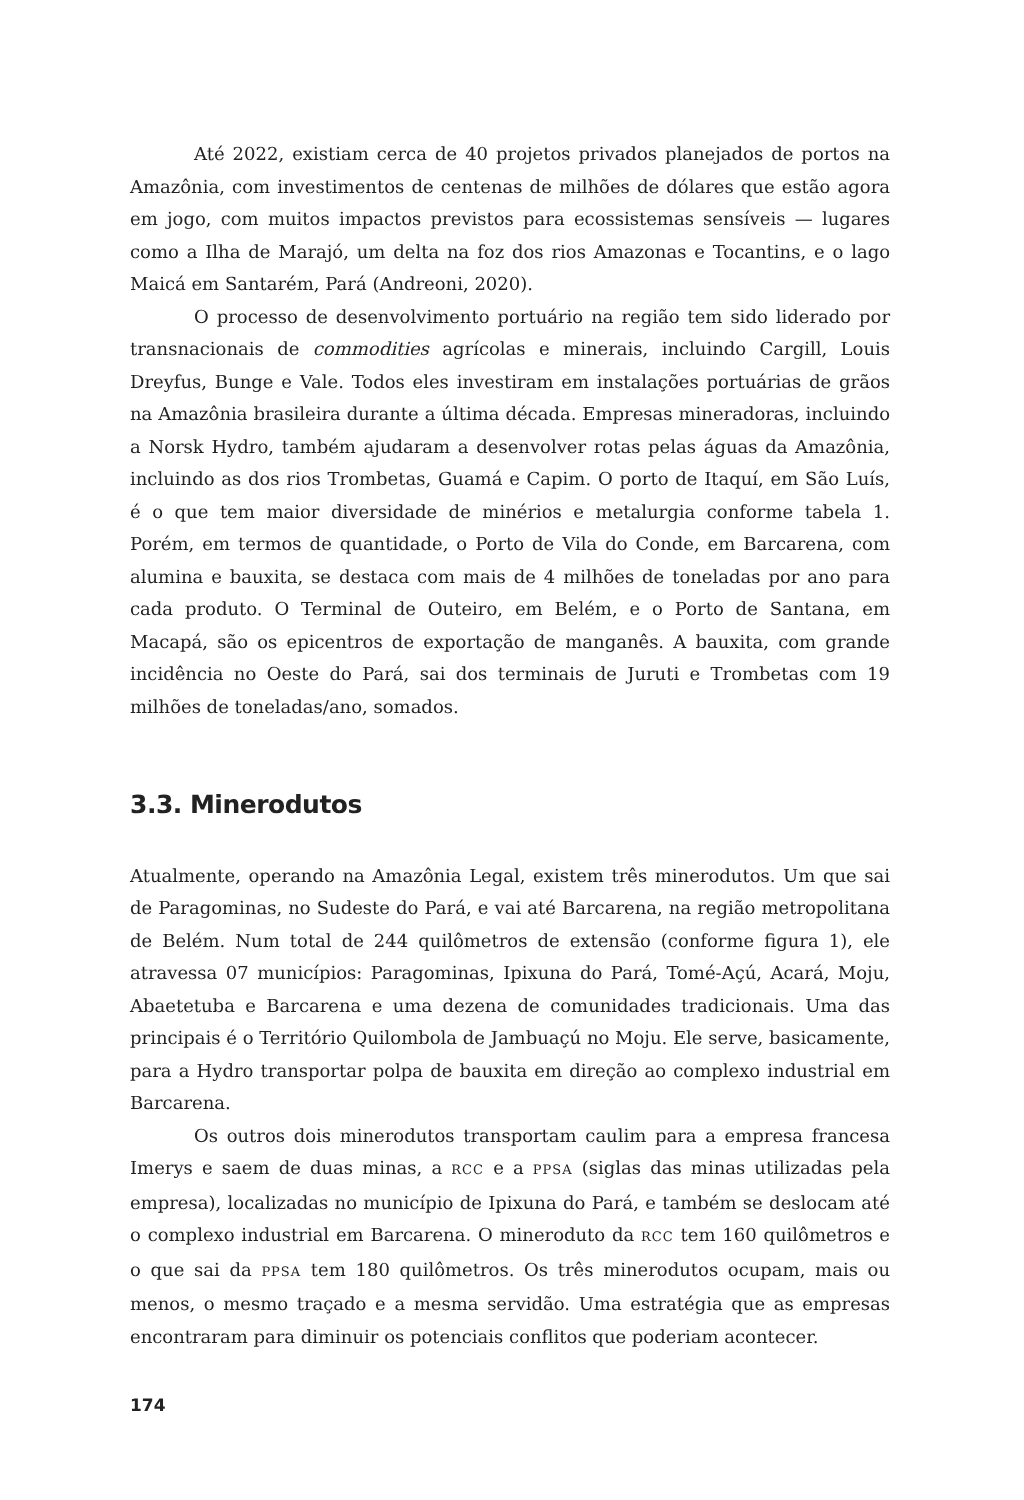Até 2022, existiam cerca de 40 projetos privados planejados de portos na Amazônia, com investimentos de centenas de milhões de dólares que estão agora em jogo, com muitos impactos previstos para ecossistemas sensíveis — lugares como a Ilha de Marajó, um delta na foz dos rios Amazonas e Tocantins, e o lago Maicá em Santarém, Pará (Andreoni, 2020).
O processo de desenvolvimento portuário na região tem sido liderado por transnacionais de commodities agrícolas e minerais, incluindo Cargill, Louis Dreyfus, Bunge e Vale. Todos eles investiram em instalações portuárias de grãos na Amazônia brasileira durante a última década. Empresas mineradoras, incluindo a Norsk Hydro, também ajudaram a desenvolver rotas pelas águas da Amazônia, incluindo as dos rios Trombetas, Guamá e Capim. O porto de Itaquí, em São Luís, é o que tem maior diversidade de minérios e metalurgia conforme tabela 1. Porém, em termos de quantidade, o Porto de Vila do Conde, em Barcarena, com alumina e bauxita, se destaca com mais de 4 milhões de toneladas por ano para cada produto. O Terminal de Outeiro, em Belém, e o Porto de Santana, em Macapá, são os epicentros de exportação de manganês. A bauxita, com grande incidência no Oeste do Pará, sai dos terminais de Juruti e Trombetas com 19 milhões de toneladas/ano, somados.
3.3. Minerodutos
Atualmente, operando na Amazônia Legal, existem três minerodutos. Um que sai de Paragominas, no Sudeste do Pará, e vai até Barcarena, na região metropolitana de Belém. Num total de 244 quilômetros de extensão (conforme figura 1), ele atravessa 07 municípios: Paragominas, Ipixuna do Pará, Tomé-Açú, Acará, Moju, Abaetetuba e Barcarena e uma dezena de comunidades tradicionais. Uma das principais é o Território Quilombola de Jambuaçú no Moju. Ele serve, basicamente, para a Hydro transportar polpa de bauxita em direção ao complexo industrial em Barcarena.
Os outros dois minerodutos transportam caulim para a empresa francesa Imerys e saem de duas minas, a RCC e a PPSA (siglas das minas utilizadas pela empresa), localizadas no município de Ipixuna do Pará, e também se deslocam até o complexo industrial em Barcarena. O mineroduto da RCC tem 160 quilômetros e o que sai da PPSA tem 180 quilômetros. Os três minerodutos ocupam, mais ou menos, o mesmo traçado e a mesma servidão. Uma estratégia que as empresas encontraram para diminuir os potenciais conflitos que poderiam acontecer.
174